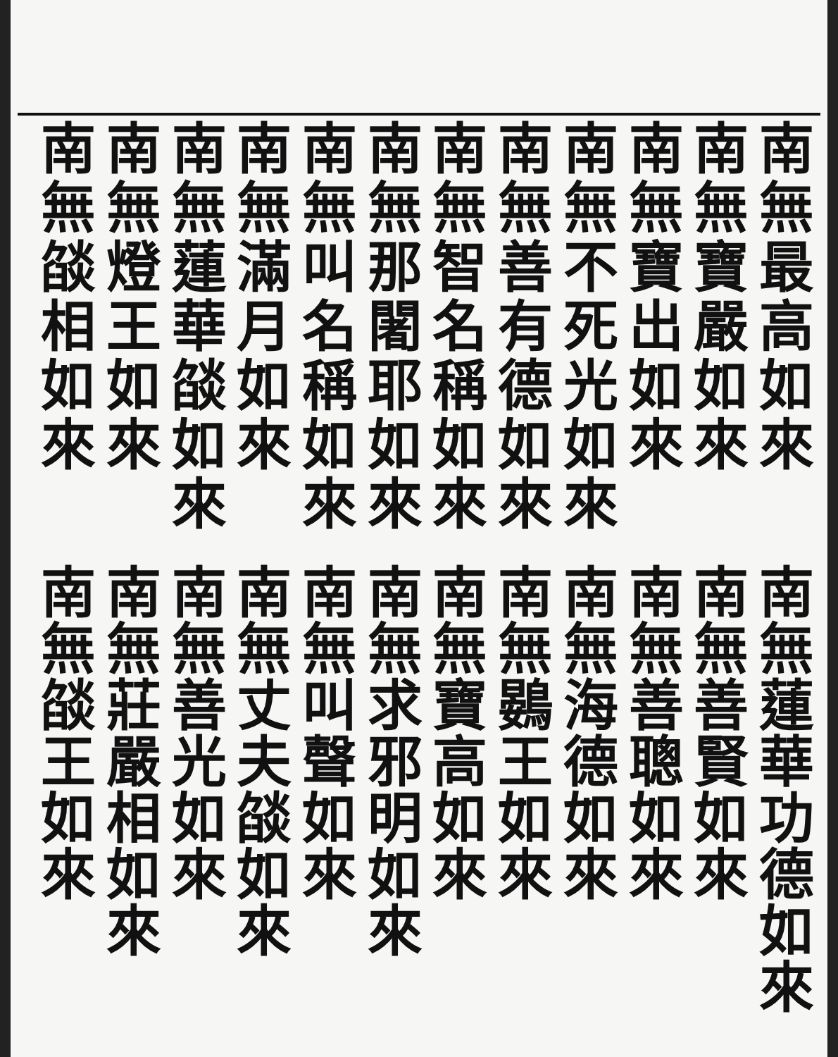南無最高如來
南無寶嚴如來
南無寶出如來
南無不死光如來
南無善有德如來
南無智名稱如來
南無那闍耶如來
南無叫名稱如來
南無滿月如來
南無蓮華燄如來
南無燈王如來
南無燄相如來
南無蓮華功德如來
南無善賢如來
南無善聰如來
南無海德如來
南無鷃王如來
南無寶高如來
南無求邪明如來
南無叫聲如來
南無丈夫燄如來
南無善光如來
南無莊嚴相如來
南無燄王如來